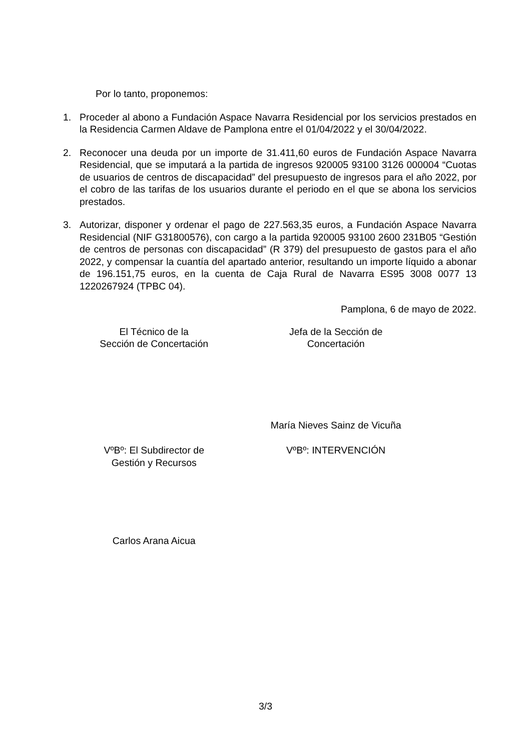Por lo tanto, proponemos:
1. Proceder al abono a Fundación Aspace Navarra Residencial por los servicios prestados en la Residencia Carmen Aldave de Pamplona entre el 01/04/2022 y el 30/04/2022.
2. Reconocer una deuda por un importe de 31.411,60 euros de Fundación Aspace Navarra Residencial, que se imputará a la partida de ingresos 920005 93100 3126 000004 “Cuotas de usuarios de centros de discapacidad” del presupuesto de ingresos para el año 2022, por el cobro de las tarifas de los usuarios durante el periodo en el que se abona los servicios prestados.
3. Autorizar, disponer y ordenar el pago de 227.563,35 euros, a Fundación Aspace Navarra Residencial (NIF G31800576), con cargo a la partida 920005 93100 2600 231B05 “Gestión de centros de personas con discapacidad” (R 379) del presupuesto de gastos para el año 2022, y compensar la cuantía del apartado anterior, resultando un importe líquido a abonar de 196.151,75 euros, en la cuenta de Caja Rural de Navarra ES95 3008 0077 13 1220267924 (TPBC 04).
Pamplona, 6 de mayo de 2022.
El Técnico de la
Sección de Concertación
Jefa de la Sección de
Concertación
María Nieves Sainz de Vicuña
VºBº: El Subdirector de
Gestión y Recursos
VºBº: INTERVENCIÓN
Carlos Arana Aicua
3/3